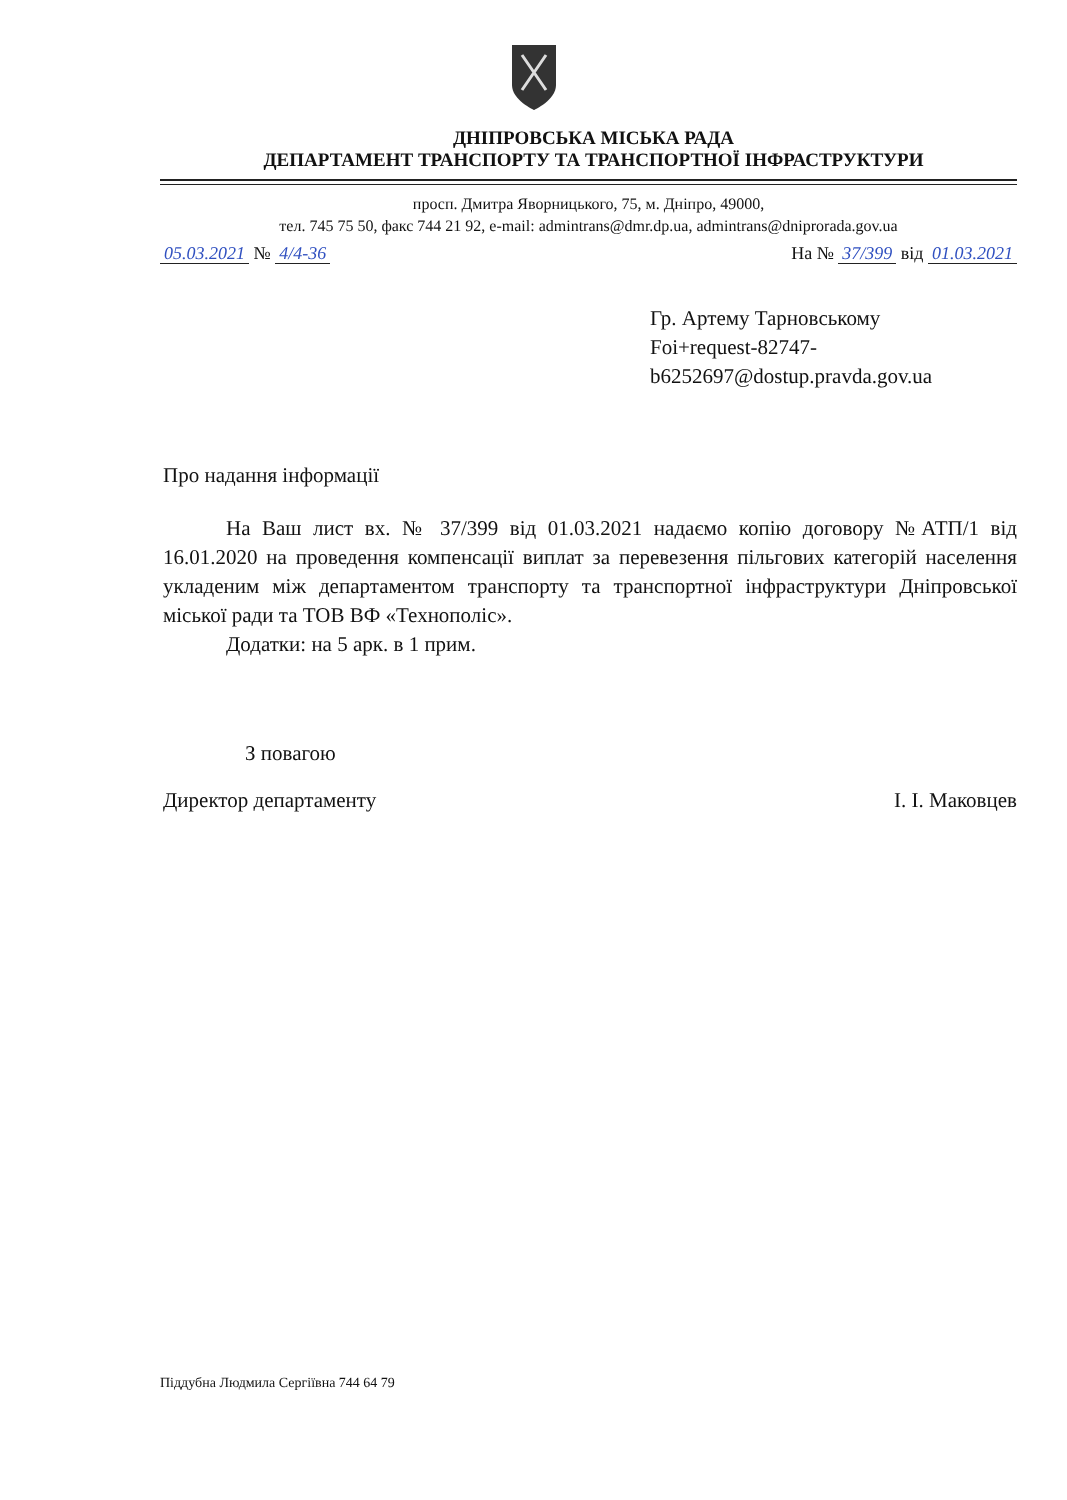ДНІПРОВСЬКА МІСЬКА РАДА
ДЕПАРТАМЕНТ ТРАНСПОРТУ ТА ТРАНСПОРТНОЇ ІНФРАСТРУКТУРИ
просп. Дмитра Яворницького, 75, м. Дніпро, 49000,
тел. 745 75 50, факс 744 21 92, e-mail: admintrans@dmr.dp.ua, admintrans@dniprorada.gov.ua
05.03.2021 № 4/4-36 На № 37/399 від 01.03.2021
Гр. Артему Тарновському
Foi+request-82747-
b6252697@dostup.pravda.gov.ua
Про надання інформації
На Ваш лист вх. № 37/399 від 01.03.2021 надаємо копію договору №АТП/1 від 16.01.2020 на проведення компенсації виплат за перевезення пільгових категорій населення укладеним між департаментом транспорту та транспортної інфраструктури Дніпровської міської ради та ТОВ ВФ «Технополіс».
Додатки: на 5 арк. в 1 прим.
З повагою
Директор департаменту І. І. Маковцев
Піддубна Людмила Сергіївна 744 64 79